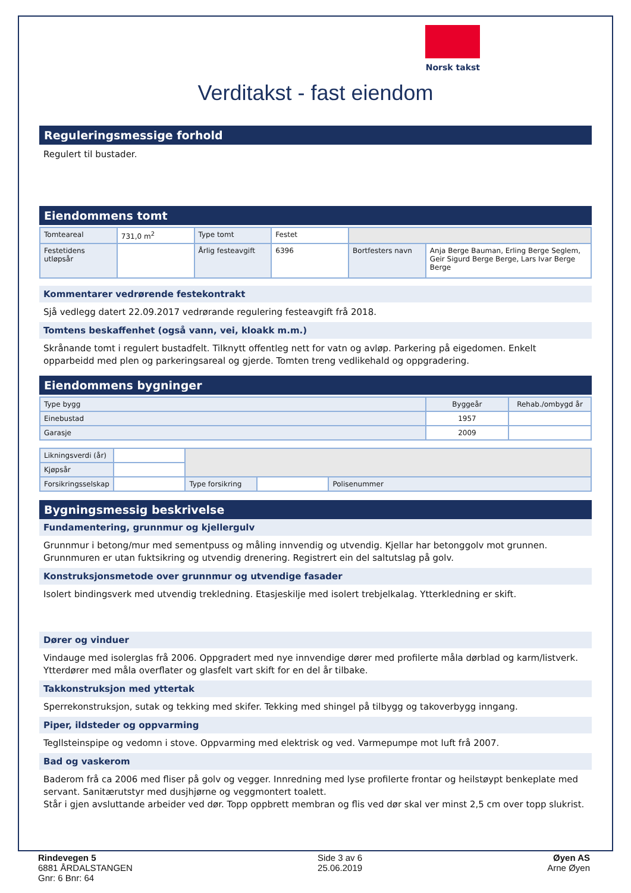Norsk takst
Verditakst - fast eiendom
Reguleringsmessige forhold
Regulert til bustader.
Eiendommens tomt
| Tomteareal | 731,0 m<sup>2</sup> | Type tomt | Festet | | |
| Festetidens utløpsår | | Årlig festeavgift | 6396 | Bortfesters navn | Anja Berge Bauman, Erling Berge Seglem, Geir Sigurd Berge Berge, Lars Ivar Berge Berge |
Kommentarer vedrørende festekontrakt
Sjå vedlegg datert 22.09.2017 vedrørande regulering festeavgift frå 2018.
Tomtens beskaffenhet (også vann, vei, kloakk m.m.)
Skrånande tomt i regulert bustadfelt. Tilknytt offentleg nett for vatn og avløp. Parkering på eigedomen. Enkelt opparbeidd med plen og parkeringsareal og gjerde. Tomten treng vedlikehald og oppgradering.
Eiendommens bygninger
| Type bygg | Byggeår | Rehab./ombygd år |
| Einebustad | 1957 | |
| Garasje | 2009 | |
| Likningsverdi (år) | | | | | |
| Kjøpsår | | | | | |
| Forsikringsselskap | | | Type forsikring | | Polisenummer |
Bygningsmessig beskrivelse
Fundamentering, grunnmur og kjellergulv
Grunnmur i betong/mur med sementpuss og måling innvendig og utvendig. Kjellar har betonggolv mot grunnen. Grunnmuren er utan fuktsikring og utvendig drenering. Registrert ein del saltutslag på golv.
Konstruksjonsmetode over grunnmur og utvendige fasader
Isolert bindingsverk med utvendig trekledning. Etasjeskilje med isolert trebjelkalag. Ytterkledning er skift.
Dører og vinduer
Vindauge med isolerglas frå 2006. Oppgradert med nye innvendige dører med profilerte måla dørblad og karm/listverk. Ytterdører med måla overflater og glasfelt vart skift for en del år tilbake.
Takkonstruksjon med yttertak
Sperrekonstruksjon, sutak og tekking med skifer. Tekking med shingel på tilbygg og takoverbygg inngang.
Piper, ildsteder og oppvarming
Tegllsteinspipe og vedomn i stove. Oppvarming med elektrisk og ved. Varmepumpe mot luft frå 2007.
Bad og vaskerom
Baderom frå ca 2006 med fliser på golv og vegger. Innredning med lyse profilerte frontar og heilstøypt benkeplate med servant. Sanitærutstyr med dusjhjørne og veggmontert toalett.
Står i gjen avsluttande arbeider ved dør. Topp oppbrett membran og flis ved dør skal ver minst 2,5 cm over topp slukrist.
Rindevegen 5
6881 ÅRDALSTANGEN
Gnr: 6 Bnr: 64
Side 3 av 6
25.06.2019
Øyen AS
Arne Øyen